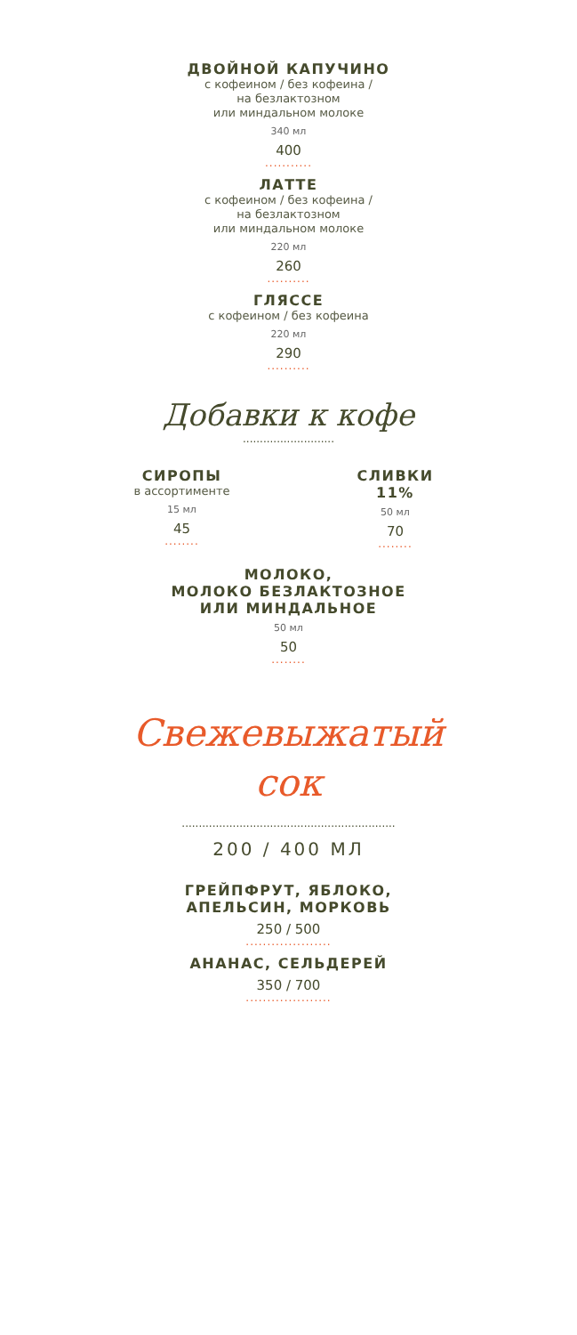ДВОЙНОЙ КАПУЧИНО
с кофеином / без кофеина /
на безлактозном
или миндальном молоке
340 мл
400
...........
ЛАТТЕ
с кофеином / без кофеина /
на безлактозном
или миндальном молоке
220 мл
260
..........
ГЛЯССЕ
с кофеином / без кофеина
220 мл
290
..........
Добавки к кофе
...........................
СИРОПЫ
в ассортименте
15 мл
45
........
СЛИВКИ
11%
50 мл
70
........
МОЛОКО,
МОЛОКО БЕЗЛАКТОЗНОЕ
ИЛИ МИНДАЛЬНОЕ
50 мл
50
........
Свежевыжатый
сок
...............................................................
200 / 400 МЛ
ГРЕЙПФРУТ, ЯБЛОКО,
АПЕЛЬСИН, МОРКОВЬ
250 / 500
....................
АНАНАС, СЕЛЬДЕРЕЙ
350 / 700
....................